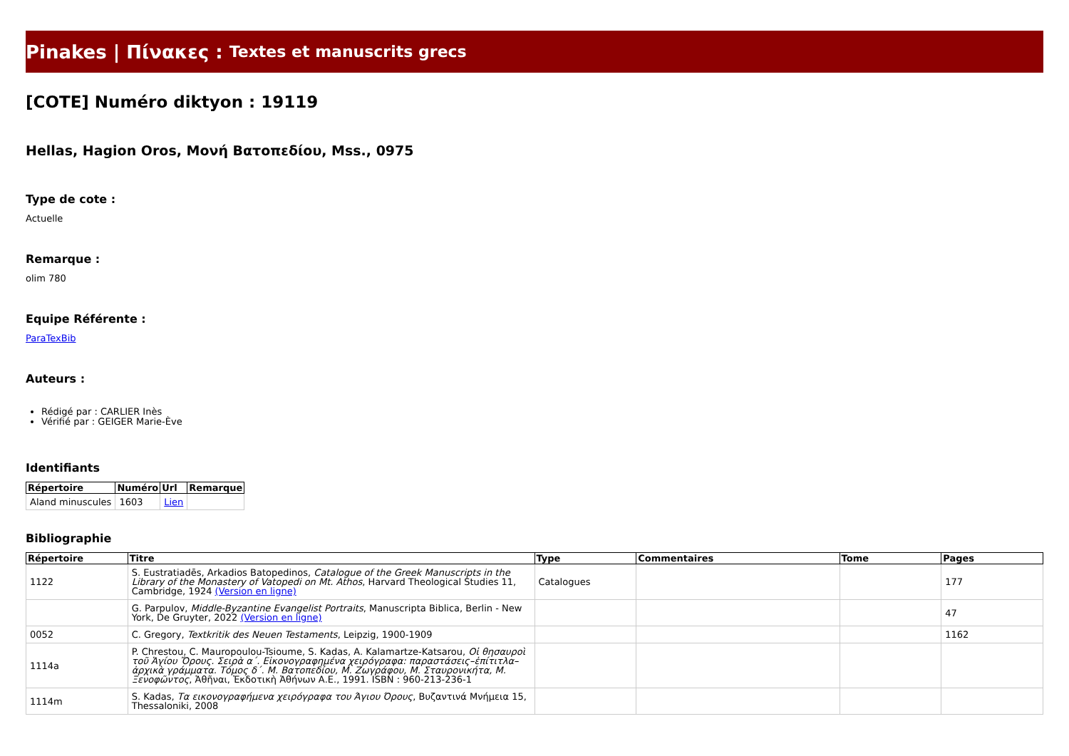Pinakes | Πίνακες : Textes et manuscrits grecs
[COTE] Numéro diktyon : 19119
Hellas, Hagion Oros, Μονή Βατοπεδίου, Mss., 0975
Type de cote :
Actuelle
Remarque :
olim 780
Equipe Référente :
ParaTexBib
Auteurs :
Rédigé par : CARLIER Inès
Vérifié par : GEIGER Marie-Ève
Identifiants
| Répertoire | Numéro | Url | Remarque |
| --- | --- | --- | --- |
| Aland minuscules | 1603 | Lien | |
Bibliographie
| Répertoire | Titre | Type | Commentaires | Tome | Pages |
| --- | --- | --- | --- | --- | --- |
| 1122 | S. Eustratiadēs, Arkadios Batopedinos, Catalogue of the Greek Manuscripts in the Library of the Monastery of Vatopedi on Mt. Athos , Harvard Theological Studies 11, Cambridge, 1924 (Version en ligne) | Catalogues | | | 177 |
| | G. Parpulov, Middle-Byzantine Evangelist Portraits , Manuscripta Biblica, Berlin - New York, De Gruyter, 2022 (Version en ligne) | | | | 47 |
| 0052 | C. Gregory, Textkritik des Neuen Testaments , Leipzig, 1900-1909 | | | | 1162 |
| 1114a | P. Chrestou, C. Mauropoulou-Tsioume, S. Kadas, A. Kalamartze-Katsarou, Οἱ θησαυροὶ τοῦ Ἁγίου Ὄρους. Σειρὰ α΄. Εἰκονογραφημένα χειρόγραφα: παραστάσεις–ἐπίτιτλα–ἀρχικὰ γράμματα. Τόμος δ΄. Μ. Βατοπεδίου, Μ. Ζωγράφου, Μ. Σταυρονικήτα, Μ. Ξενοφῶντος , Ἀθῆναι, Ἐκδοτικὴ Ἀθήνων Α.Ε., 1991. ISBN : 960-213-236-1 | | | | |
| 1114m | S. Kadas, Τα εικονογραφήμενα χειρόγραφα του Άγιου Όρους , Βυζαντινά Μνήμεια 15, Thessaloniki, 2008 | | | | |